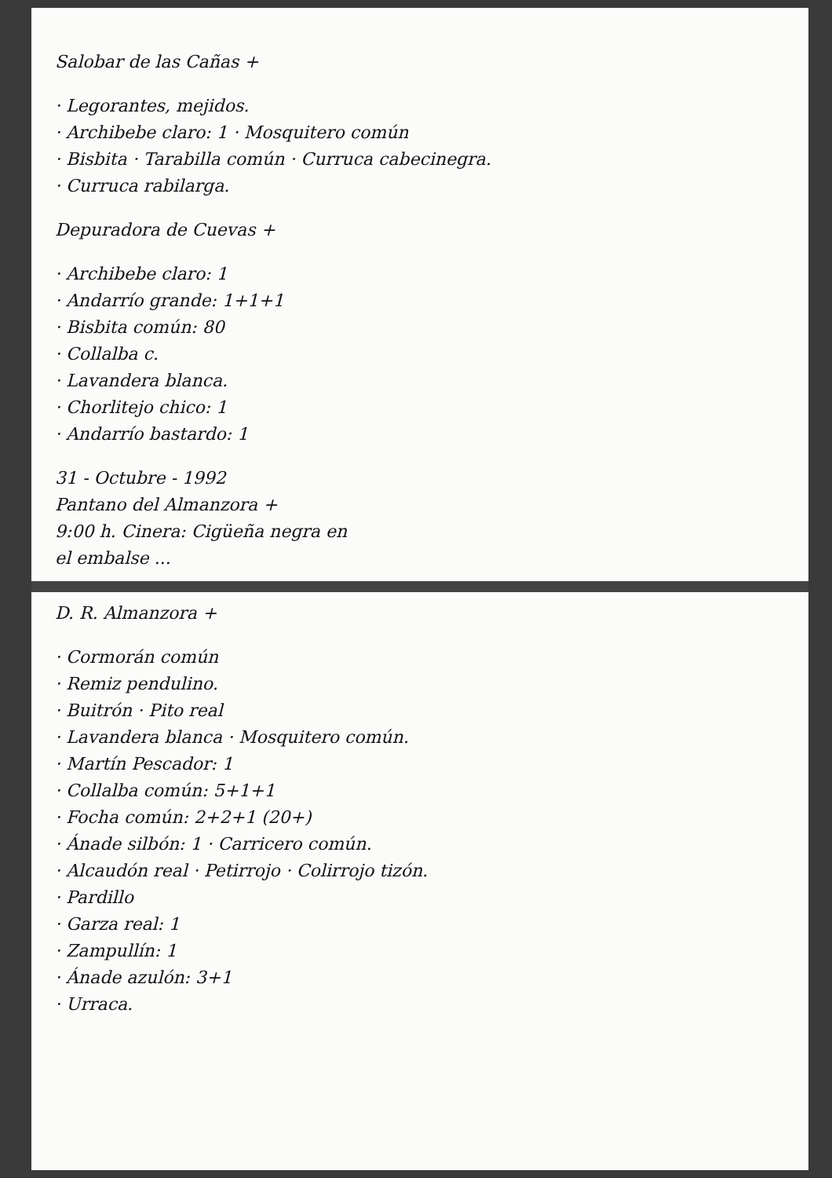Salobar de las Cañas +
· Legorantes, mejidos.
· Archibebe claro: 1 · Mosquitero común
· Bisbita · Tarabilla común · Curruca cabecinegra.
· Curruca rabilarga.
Depuradora de Cuevas +
· Archibebe claro: 1
· Andarrío grande: 1+1+1
· Bisbita común: 80
· Collalba c.
· Lavandera blanca.
· Chorlitejo chico: 1
· Andarrío bastardo: 1
31 - Octubre - 1992
Pantano del Almanzora +
9:00 h. Cinera: Cigüeña negra en
el embalse ...
D. R. Almanzora +
· Cormorán común
· Remiz pendulino.
· Buitrón · Pito real
· Lavandera blanca · Mosquitero común.
· Martín Pescador: 1
· Collalba común: 5+1+1
· Focha común: 2+2+1 (20+)
· Ánade silbón: 1 · Carricero común.
· Alcaudón real · Petirrojo · Colirrojo tizón.
· Pardillo
· Garza real: 1
· Zampullín: 1
· Ánade azulón: 3+1
· Urraca.